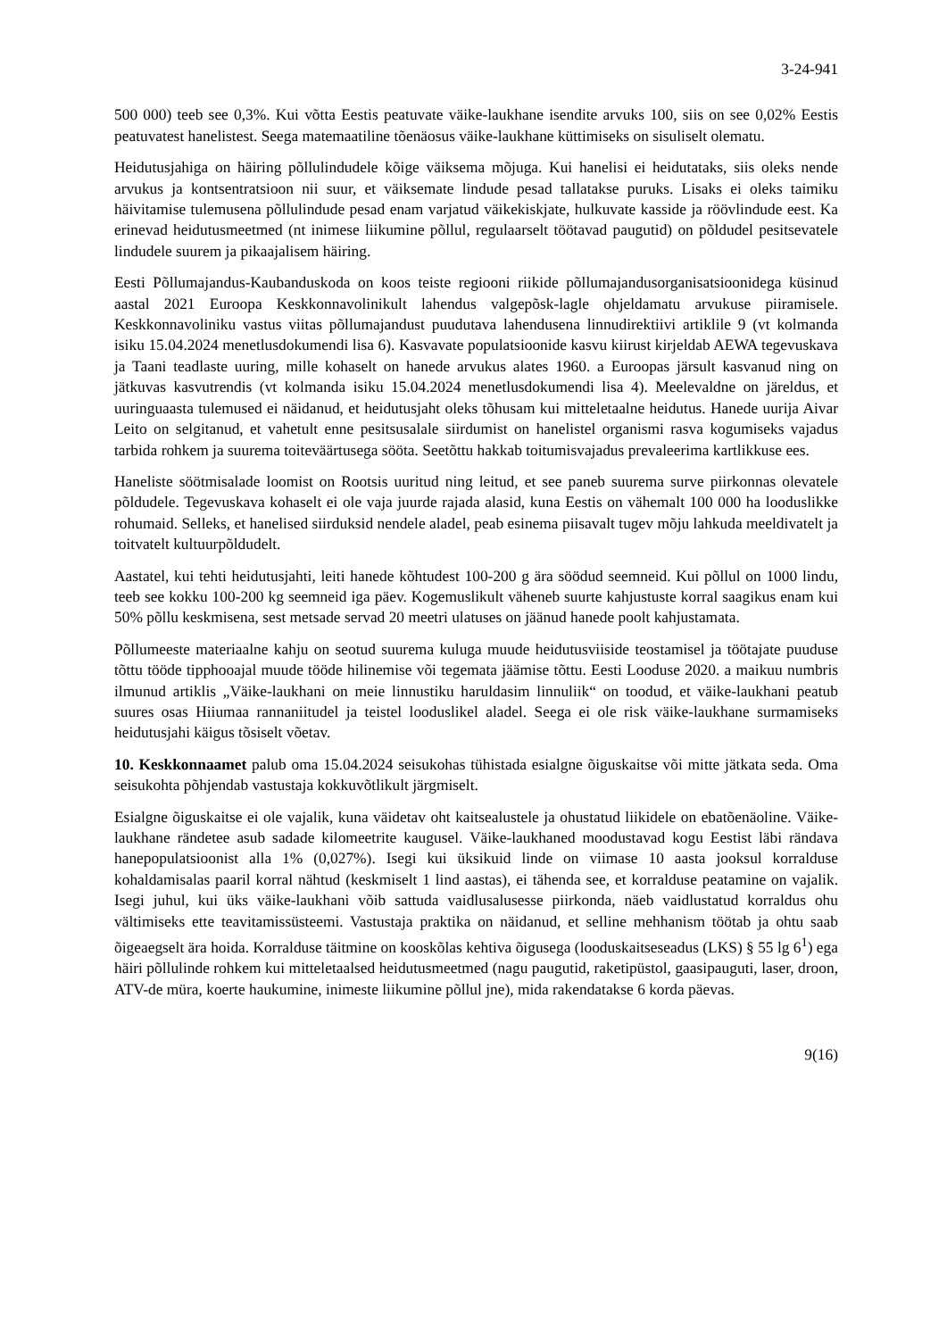3-24-941
500 000) teeb see 0,3%. Kui võtta Eestis peatuvate väike-laukhane isendite arvuks 100, siis on see 0,02% Eestis peatuvatest hanelistest. Seega matemaatiline tõenäosus väike-laukhane küttimiseks on sisuliselt olematu.
Heidutusjahiga on häiring põllulindudele kõige väiksema mõjuga. Kui hanelisi ei heidutataks, siis oleks nende arvukus ja kontsentratsioon nii suur, et väiksemate lindude pesad tallatakse puruks. Lisaks ei oleks taimiku häivitamise tulemusena põllulindude pesad enam varjatud väikekiskjate, hulkuvate kasside ja röövlindude eest. Ka erinevad heidutusmeetmed (nt inimese liikumine põllul, regulaarselt töötavad paugutid) on põldudel pesitsevatele lindudele suurem ja pikaajalisem häiring.
Eesti Põllumajandus-Kaubanduskoda on koos teiste regiooni riikide põllumajandusorganisatsioonidega küsinud aastal 2021 Euroopa Keskkonnavolinikult lahendus valgepõsk-lagle ohjeldamatu arvukuse piiramisele. Keskkonnavoliniku vastus viitas põllumajandust puudutava lahendusena linnudirektiivi artiklile 9 (vt kolmanda isiku 15.04.2024 menetlusdokumendi lisa 6). Kasvavate populatsioonide kasvu kiirust kirjeldab AEWA tegevuskava ja Taani teadlaste uuring, mille kohaselt on hanede arvukus alates 1960. a Euroopas järsult kasvanud ning on jätkuvas kasvutrendis (vt kolmanda isiku 15.04.2024 menetlusdokumendi lisa 4). Meelevaldne on järeldus, et uuringuaasta tulemused ei näidanud, et heidutusjaht oleks tõhusam kui mitteletaalne heidutus. Hanede uurija Aivar Leito on selgitanud, et vahetult enne pesitsusalale siirdumist on hanelistel organismi rasva kogumiseks vajadus tarbida rohkem ja suurema toiteväärtusega sööta. Seetõttu hakkab toitumisvajadus prevaleerima kartlikkuse ees.
Haneliste söötmisalade loomist on Rootsis uuritud ning leitud, et see paneb suurema surve piirkonnas olevatele põldudele. Tegevuskava kohaselt ei ole vaja juurde rajada alasid, kuna Eestis on vähemalt 100 000 ha looduslikke rohumaid. Selleks, et hanelised siirduksid nendele aladel, peab esinema piisavalt tugev mõju lahkuda meeldivatelt ja toitvatelt kultuurpõldudelt.
Aastatel, kui tehti heidutusjahti, leiti hanede kõhtudest 100-200 g ära söödud seemneid. Kui põllul on 1000 lindu, teeb see kokku 100-200 kg seemneid iga päev. Kogemuslikult väheneb suurte kahjustuste korral saagikus enam kui 50% põllu keskmisena, sest metsade servad 20 meetri ulatuses on jäänud hanede poolt kahjustamata.
Põllumeeste materiaalne kahju on seotud suurema kuluga muude heidutusviiside teostamisel ja töötajate puuduse tõttu tööde tipphooajal muude tööde hilinemise või tegemata jäämise tõttu. Eesti Looduse 2020. a maikuu numbris ilmunud artiklis „Väike-laukhani on meie linnustiku haruldasim linnuliik“ on toodud, et väike-laukhani peatub suures osas Hiiumaa rannaniitudel ja teistel looduslikel aladel. Seega ei ole risk väike-laukhane surmamiseks heidutusjahi käigus tõsiselt võetav.
10. Keskkonnaamet palub oma 15.04.2024 seisukohas tühistada esialgne õiguskaitse või mitte jätkata seda. Oma seisukohta põhjendab vastustaja kokkuvõtlikult järgmiselt.
Esialgne õiguskaitse ei ole vajalik, kuna väidetav oht kaitsealustele ja ohustatud liikidele on ebatõenäoline. Väike-laukhane rändetee asub sadade kilomeetrite kaugusel. Väike-laukhaned moodustavad kogu Eestist läbi rändava hanepopulatsioonist alla 1% (0,027%). Isegi kui üksikuid linde on viimase 10 aasta jooksul korralduse kohaldamisalas paaril korral nähtud (keskmiselt 1 lind aastas), ei tähenda see, et korralduse peatamine on vajalik. Isegi juhul, kui üks väike-laukhani võib sattuda vaidlusalusesse piirkonda, näeb vaidlustatud korraldus ohu vältimiseks ette teavitamissüsteemi. Vastustaja praktika on näidanud, et selline mehhanism töötab ja ohtu saab õigeaegselt ära hoida. Korralduse täitmine on kooskõlas kehtiva õigusega (looduskaitseseadus (LKS) § 55 lg 6<sup>1</sup>) ega häiri põllulinde rohkem kui mitteletaalsed heidutusmeetmed (nagu paugutid, raketipüstol, gaasipauguti, laser, droon, ATV-de müra, koerte haukumine, inimeste liikumine põllul jne), mida rakendatakse 6 korda päevas.
9(16)